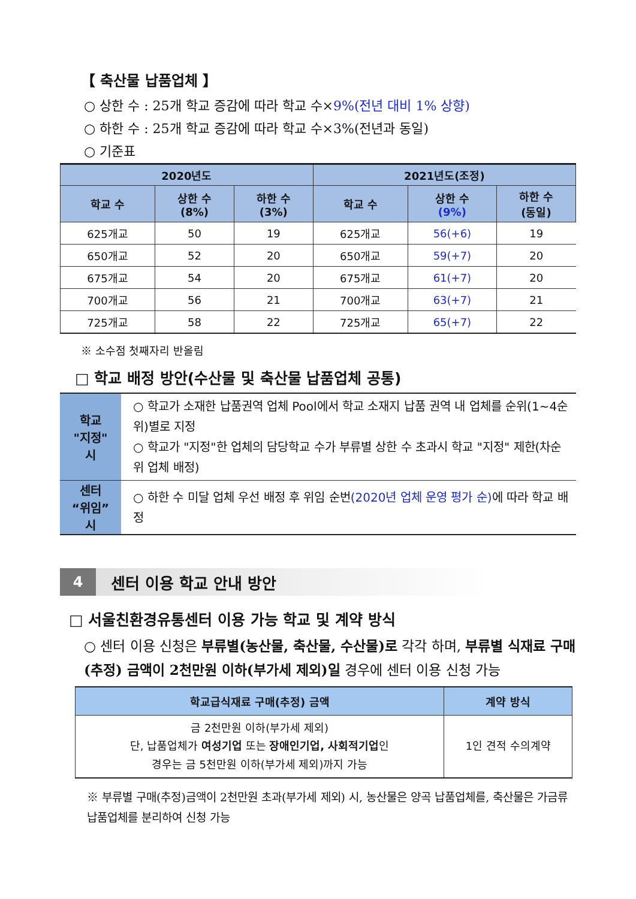【 축산물 납품업체 】
○ 상한 수 : 25개 학교 증감에 따라 학교 수×9%(전년 대비 1% 상향)
○ 하한 수 : 25개 학교 증감에 따라 학교 수×3%(전년과 동일)
○ 기준표
| 2020년도 | | | 2021년도(조정) | | |
| --- | --- | --- | --- | --- | --- |
| 학교 수 | 상한 수 (8%) | 하한 수 (3%) | 학교 수 | 상한 수 (9%) | 하한 수 (동일) |
| 625개교 | 50 | 19 | 625개교 | 56(+6) | 19 |
| 650개교 | 52 | 20 | 650개교 | 59(+7) | 20 |
| 675개교 | 54 | 20 | 675개교 | 61(+7) | 20 |
| 700개교 | 56 | 21 | 700개교 | 63(+7) | 21 |
| 725개교 | 58 | 22 | 725개교 | 65(+7) | 22 |
※ 소수점 첫째자리 반올림
□ 학교 배정 방안(수산물 및 축산물 납품업체 공통)
| 학교 "지정" 시 | ○ 학교가 소재한 납품권역 업체 Pool에서 학교 소재지 납품 권역 내 업체를 순위(1~4순위)별로 지정 ○ 학교가 "지정"한 업체의 담당학교 수가 부류별 상한 수 초과시 학교 "지정" 제한(차순위 업체 배정) |
| 센터 “위임” 시 | ○ 하한 수 미달 업체 우선 배정 후 위임 순번 (2020년 업체 운영 평가 순) 에 따라 학교 배정 |
4
센터 이용 학교 안내 방안
□ 서울친환경유통센터 이용 가능 학교 및 계약 방식
○ 센터 이용 신청은 부류별(농산물, 축산물, 수산물)로 각각 하며, 부류별 식재료 구매(추정) 금액이 2천만원 이하(부가세 제외)일 경우에 센터 이용 신청 가능
| 학교급식재료 구매(추정) 금액 | 계약 방식 |
| --- | --- |
| 금 2천만원 이하(부가세 제외) 단, 납품업체가 여성기업 또는 장애인기업, 사회적기업 인 경우는 금 5천만원 이하(부가세 제외)까지 가능 | 1인 견적 수의계약 |
※ 부류별 구매(추정)금액이 2천만원 초과(부가세 제외) 시, 농산물은 양곡 납품업체를, 축산물은 가금류 납품업체를 분리하여 신청 가능